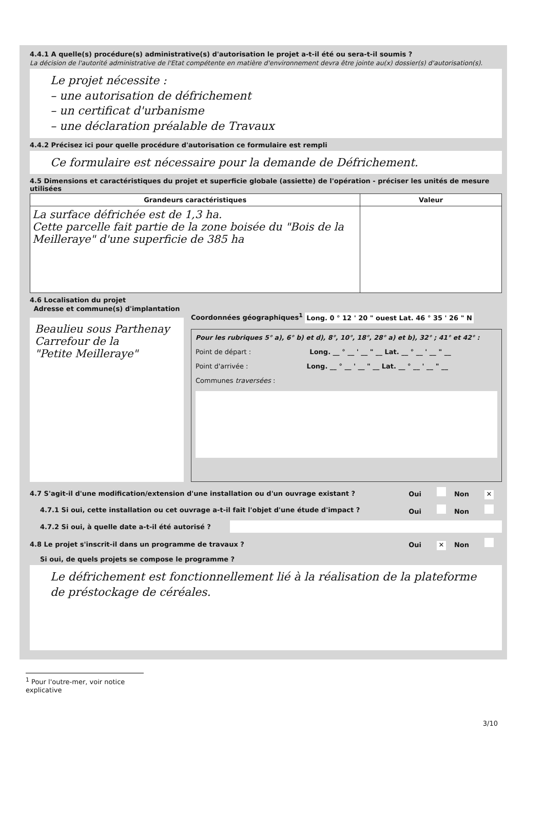4.4.1 A quelle(s) procédure(s) administrative(s) d'autorisation le projet a-t-il été ou sera-t-il soumis ?
La décision de l'autorité administrative de l'Etat compétente en matière d'environnement devra être jointe au(x) dossier(s) d'autorisation(s).
Le projet nécessite :
– une autorisation de défrichement
– un certificat d'urbanisme
– une déclaration préalable de Travaux
4.4.2 Précisez ici pour quelle procédure d'autorisation ce formulaire est rempli
Ce formulaire est nécessaire pour la demande de Défrichement.
4.5 Dimensions et caractéristiques du projet et superficie globale (assiette) de l'opération - préciser les unités de mesure utilisées
| Grandeurs caractéristiques | Valeur |
| --- | --- |
| La surface défrichée est de 1,3 ha. Cette parcelle fait partie de la zone boisée du "Bois de la Meilleraye" d'une superficie de 385 ha | |
4.6 Localisation du projet
Adresse et commune(s) d'implantation
Beaulieu sous Parthenay
Carrefour de la
"Petite Meilleraye"
Coordonnées géographiques<sup>1</sup> Long. 0 ° 12 ' 20 " ouest Lat. 46 ° 35 ' 26 " N
Pour les rubriques 5° a), 6° b) et d), 8°, 10°, 18°, 28° a) et b), 32° ; 41° et 42° :
Point de départ : Long. __ ° __ ' __ " __ Lat. __ ° __ ' __ " __
Point d'arrivée : Long. __ ° __ ' __ " __ Lat. __ ° __ ' __ " __
Communes traversées :
4.7 S'agit-il d'une modification/extension d'une installation ou d'un ouvrage existant ? Oui Non ✕
4.7.1 Si oui, cette installation ou cet ouvrage a-t-il fait l'objet d'une étude d'impact ? Oui Non
4.7.2 Si oui, à quelle date a-t-il été autorisé ?
4.8 Le projet s'inscrit-il dans un programme de travaux ? Oui ✕ Non
Si oui, de quels projets se compose le programme ?
Le défrichement est fonctionnellement lié à la réalisation de la plateforme de préstockage de céréales.
<sup>1</sup> Pour l'outre-mer, voir notice explicative
3/10